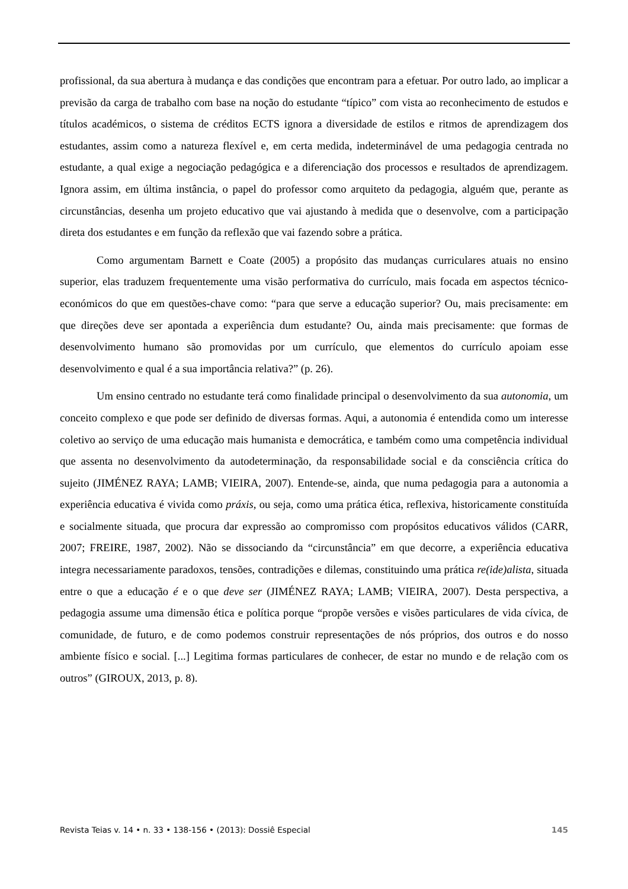profissional, da sua abertura à mudança e das condições que encontram para a efetuar. Por outro lado, ao implicar a previsão da carga de trabalho com base na noção do estudante “típico” com vista ao reconhecimento de estudos e títulos académicos, o sistema de créditos ECTS ignora a diversidade de estilos e ritmos de aprendizagem dos estudantes, assim como a natureza flexível e, em certa medida, indeterminável de uma pedagogia centrada no estudante, a qual exige a negociação pedagógica e a diferenciação dos processos e resultados de aprendizagem. Ignora assim, em última instância, o papel do professor como arquiteto da pedagogia, alguém que, perante as circunstâncias, desenha um projeto educativo que vai ajustando à medida que o desenvolve, com a participação direta dos estudantes e em função da reflexão que vai fazendo sobre a prática.
Como argumentam Barnett e Coate (2005) a propósito das mudanças curriculares atuais no ensino superior, elas traduzem frequentemente uma visão performativa do currículo, mais focada em aspectos técnico-económicos do que em questões-chave como: “para que serve a educação superior? Ou, mais precisamente: em que direções deve ser apontada a experiência dum estudante? Ou, ainda mais precisamente: que formas de desenvolvimento humano são promovidas por um currículo, que elementos do currículo apoiam esse desenvolvimento e qual é a sua importância relativa?” (p. 26).
Um ensino centrado no estudante terá como finalidade principal o desenvolvimento da sua autonomia, um conceito complexo e que pode ser definido de diversas formas. Aqui, a autonomia é entendida como um interesse coletivo ao serviço de uma educação mais humanista e democrática, e também como uma competência individual que assenta no desenvolvimento da autodeterminação, da responsabilidade social e da consciência crítica do sujeito (JIMÉNEZ RAYA; LAMB; VIEIRA, 2007). Entende-se, ainda, que numa pedagogia para a autonomia a experiência educativa é vivida como práxis, ou seja, como uma prática ética, reflexiva, historicamente constituída e socialmente situada, que procura dar expressão ao compromisso com propósitos educativos válidos (CARR, 2007; FREIRE, 1987, 2002). Não se dissociando da “circunstância” em que decorre, a experiência educativa integra necessariamente paradoxos, tensões, contradições e dilemas, constituindo uma prática re(ide)alista, situada entre o que a educação é e o que deve ser (JIMÉNEZ RAYA; LAMB; VIEIRA, 2007). Desta perspectiva, a pedagogia assume uma dimensão ética e política porque “propõe versões e visões particulares de vida cívica, de comunidade, de futuro, e de como podemos construir representações de nós próprios, dos outros e do nosso ambiente físico e social. [...] Legitima formas particulares de conhecer, de estar no mundo e de relação com os outros” (GIROUX, 2013, p. 8).
Revista Teias v. 14 • n. 33 • 138-156 • (2013): Dossiê Especial 145